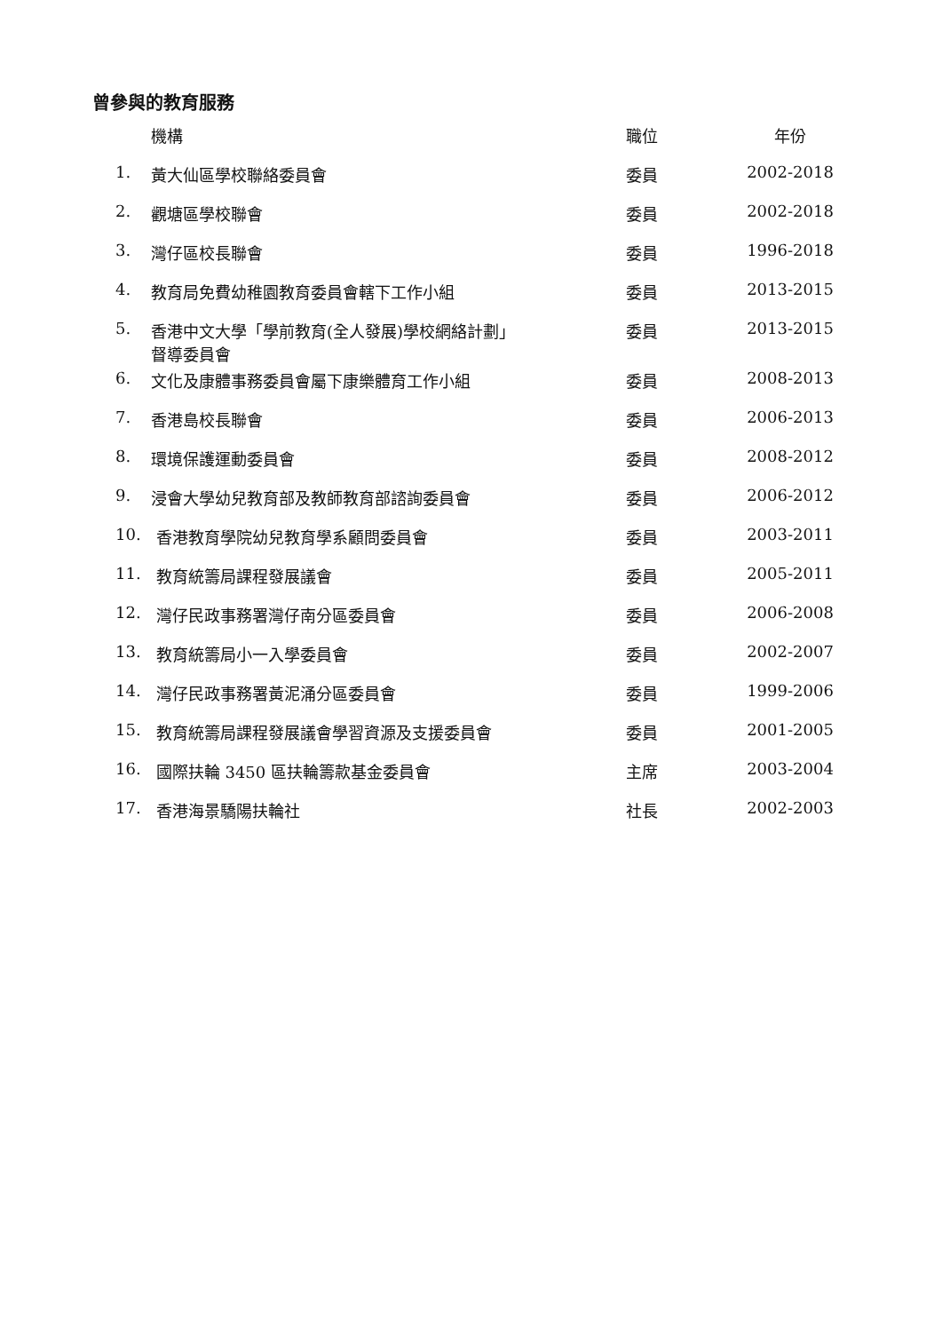曾參與的教育服務
| | 機構 | 職位 | 年份 |
| --- | --- | --- | --- |
| 1. | 黃大仙區學校聯絡委員會 | 委員 | 2002-2018 |
| 2. | 觀塘區學校聯會 | 委員 | 2002-2018 |
| 3. | 灣仔區校長聯會 | 委員 | 1996-2018 |
| 4. | 教育局免費幼稚園教育委員會轄下工作小組 | 委員 | 2013-2015 |
| 5. | 香港中文大學「學前教育(全人發展)學校網絡計劃」 督導委員會 | 委員 | 2013-2015 |
| 6. | 文化及康體事務委員會屬下康樂體育工作小組 | 委員 | 2008-2013 |
| 7. | 香港島校長聯會 | 委員 | 2006-2013 |
| 8. | 環境保護運動委員會 | 委員 | 2008-2012 |
| 9. | 浸會大學幼兒教育部及教師教育部諮詢委員會 | 委員 | 2006-2012 |
| 10. | 香港教育學院幼兒教育學系顧問委員會 | 委員 | 2003-2011 |
| 11. | 教育統籌局課程發展議會 | 委員 | 2005-2011 |
| 12. | 灣仔民政事務署灣仔南分區委員會 | 委員 | 2006-2008 |
| 13. | 教育統籌局小一入學委員會 | 委員 | 2002-2007 |
| 14. | 灣仔民政事務署黃泥涌分區委員會 | 委員 | 1999-2006 |
| 15. | 教育統籌局課程發展議會學習資源及支援委員會 | 委員 | 2001-2005 |
| 16. | 國際扶輪 3450 區扶輪籌款基金委員會 | 主席 | 2003-2004 |
| 17. | 香港海景驕陽扶輪社 | 社長 | 2002-2003 |